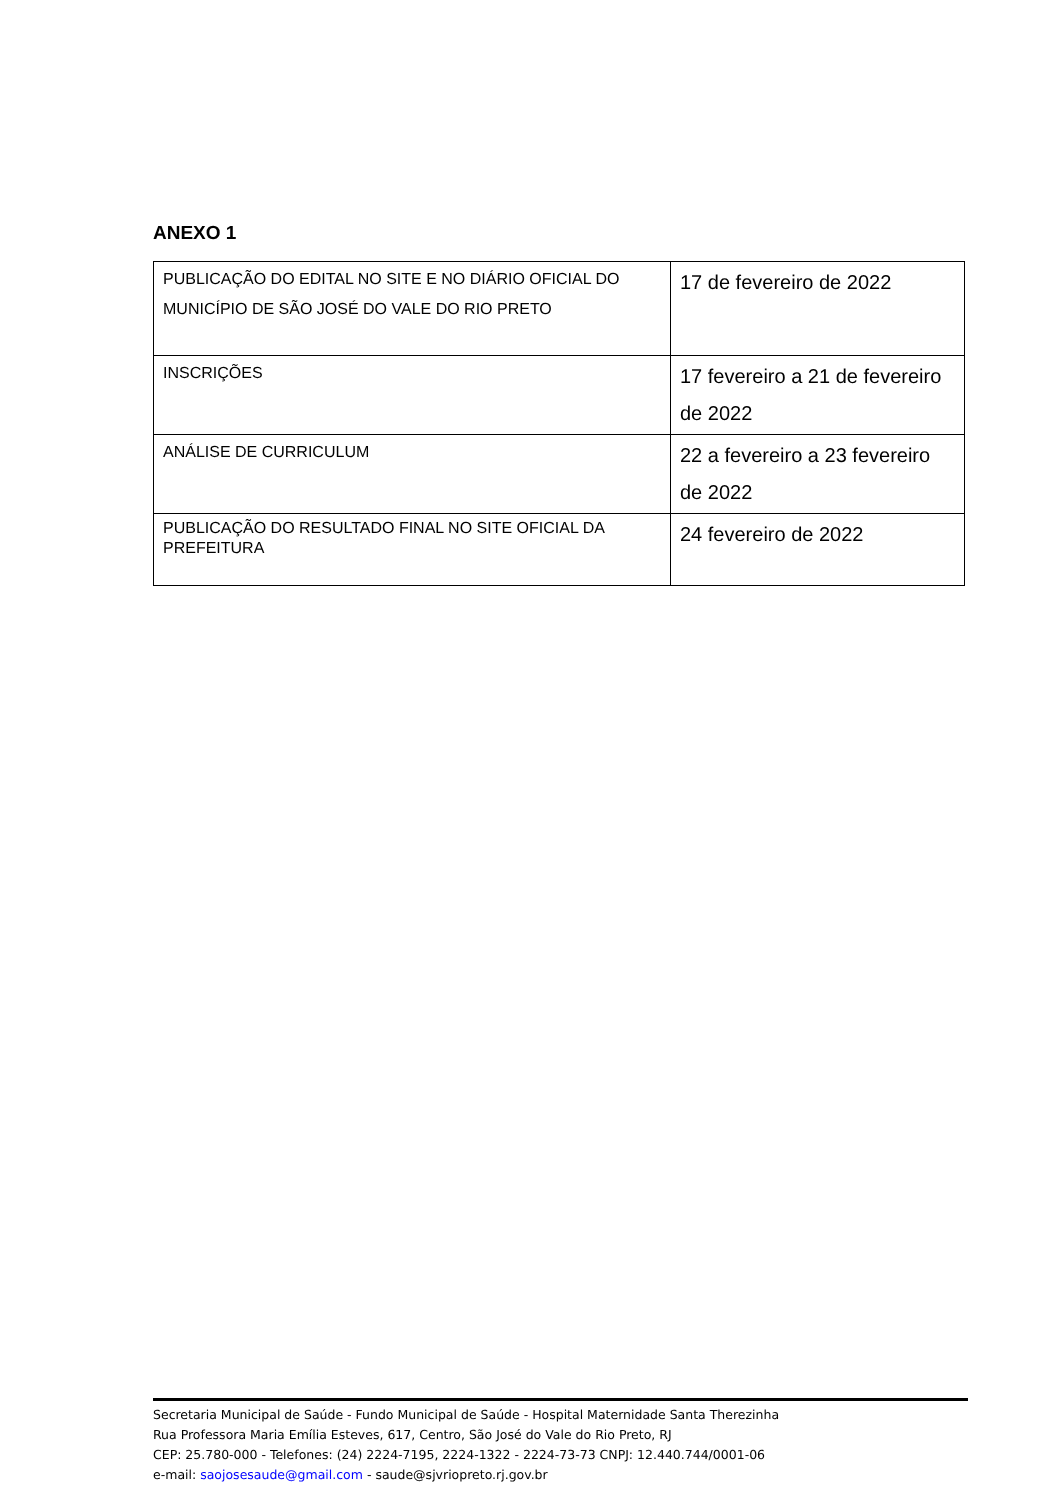ANEXO 1
| PUBLICAÇÃO DO EDITAL NO SITE E NO DIÁRIO OFICIAL DO MUNICÍPIO DE SÃO JOSÉ DO VALE DO RIO PRETO | 17 de fevereiro de 2022 |
| INSCRIÇÕES | 17 fevereiro a 21 de fevereiro de 2022 |
| ANÁLISE DE CURRICULUM | 22 a fevereiro a 23 fevereiro de 2022 |
| PUBLICAÇÃO DO RESULTADO FINAL NO SITE OFICIAL DA PREFEITURA | 24 fevereiro de 2022 |
Secretaria Municipal de Saúde - Fundo Municipal de Saúde - Hospital Maternidade Santa Therezinha
Rua Professora Maria Emília Esteves, 617, Centro, São José do Vale do Rio Preto, RJ
CEP: 25.780-000 - Telefones: (24) 2224-7195, 2224-1322 - 2224-73-73 CNPJ: 12.440.744/0001-06
e-mail: saojosesaude@gmail.com - saude@sjvriopreto.rj.gov.br